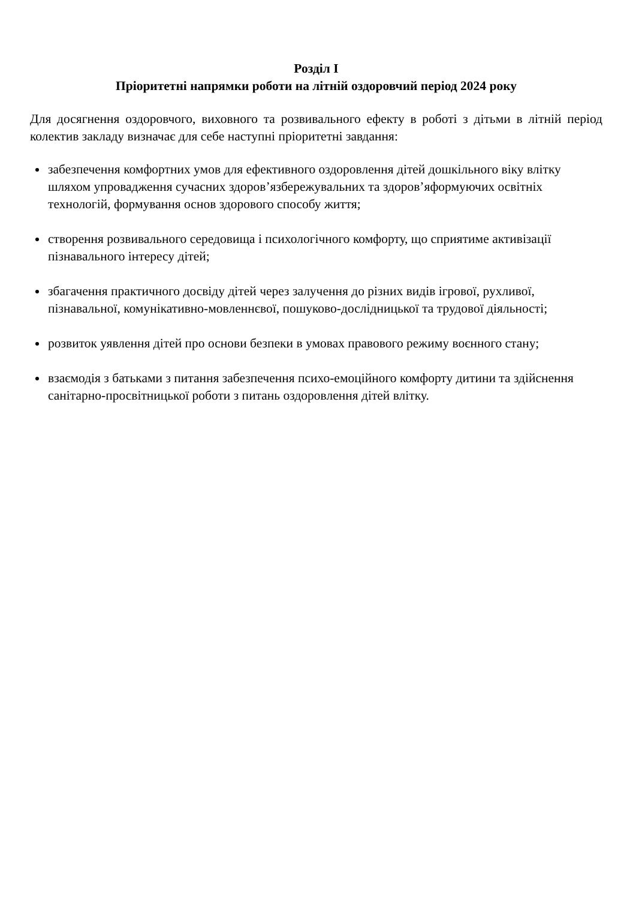Розділ I
Пріоритетні напрямки роботи на літній оздоровчий період 2024 року
Для досягнення оздоровчого, виховного та розвивального ефекту в роботі з дітьми в літній період колектив закладу визначає для себе наступні пріоритетні завдання:
забезпечення комфортних умов для ефективного оздоровлення дітей дошкільного віку влітку шляхом упровадження сучасних здоров’язбережувальних та здоров’яформуючих освітніх технологій, формування основ здорового способу життя;
створення розвивального середовища і психологічного комфорту, що сприятиме активізації пізнавального інтересу дітей;
збагачення практичного досвіду дітей через залучення до різних видів ігрової, рухливої, пізнавальної, комунікативно-мовленнєвої, пошуково-дослідницької та трудової діяльності;
розвиток уявлення дітей про основи безпеки в умовах правового режиму воєнного стану;
взаємодія з батьками з питання забезпечення психо-емоційного комфорту дитини та здійснення санітарно-просвітницької роботи з питань оздоровлення дітей влітку.